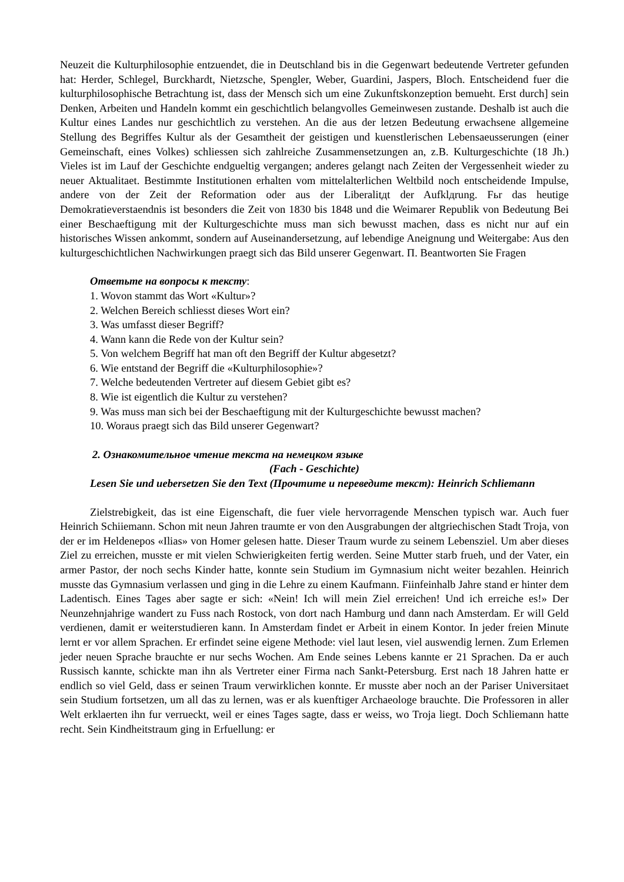Neuzeit die Kulturphilosophie entzuendet, die in Deutschland bis in die Gegenwart bedeutende Vertreter gefunden hat: Herder, Schlegel, Burckhardt, Nietzsche, Spengler, Weber, Guardini, Jaspers, Bloch. Entscheidend fuer die kulturphilosophische Betrachtung ist, dass der Mensch sich um eine Zukunftskonzeption bemueht. Erst durch] sein Denken, Arbeiten und Handeln kommt ein geschichtlich belangvolles Gemeinwesen zustande. Deshalb ist auch die Kultur eines Landes nur geschichtlich zu verstehen. An die aus der letzen Bedeutung erwachsene allgemeine Stellung des Begriffes Kultur als der Gesamtheit der geistigen und kuenstlerischen Lebensaeusserungen (einer Gemeinschaft, eines Volkes) schliessen sich zahlreiche Zusammensetzungen an, z.B. Kulturgeschichte (18 Jh.) Vieles ist im Lauf der Geschichte endgueltig vergangen; anderes gelangt nach Zeiten der Vergessenheit wieder zu neuer Aktualitaet. Bestimmte Institutionen erhalten vom mittelalterlichen Weltbild noch entscheidende Impulse, andere von der Zeit der Reformation oder aus der Liberalitдt der Aufklдrung. Fьr das heutige Demokratieverstaendnis ist besonders die Zeit von 1830 bis 1848 und die Weimarer Republik von Bedeutung Bei einer Beschaeftigung mit der Kulturgeschichte muss man sich bewusst machen, dass es nicht nur auf ein historisches Wissen ankommt, sondern auf Auseinandersetzung, auf lebendige Aneignung und Weitergabe: Aus den kulturgeschichtlichen Nachwirkungen praegt sich das Bild unserer Gegenwart. П. Beantworten Sie Fragen
Ответьте на вопросы к тексту:
1. Wovon stammt das Wort «Kultur»?
2. Welchen Bereich schliesst dieses Wort ein?
3. Was umfasst dieser Begriff?
4. Wann kann die Rede von der Kultur sein?
5. Von welchem Begriff hat man oft den Begriff der Kultur abgesetzt?
6. Wie entstand der Begriff die «Kulturphilosophie»?
7. Welche bedeutenden Vertreter auf diesem Gebiet gibt es?
8. Wie ist eigentlich die Kultur zu verstehen?
9. Was muss man sich bei der Beschaeftigung mit der Kulturgeschichte bewusst machen?
10. Woraus praegt sich das Bild unserer Gegenwart?
2. Ознакомительное чтение текста на немецком языке
(Fach - Geschichte)
Lesen Sie und uebersetzen Sie den Text (Прочтите и переведите текст): Heinrich Schliemann
Zielstrebigkeit, das ist eine Eigenschaft, die fuer viele hervorragende Menschen typisch war. Auch fuer Heinrich Schiiemann. Schon mit neun Jahren traumte er von den Ausgrabungen der altgriechischen Stadt Troja, von der er im Heldenepos «Ilias» von Homer gelesen hatte. Dieser Traum wurde zu seinem Lebensziel. Um aber dieses Ziel zu erreichen, musste er mit vielen Schwierigkeiten fertig werden. Seine Mutter starb frueh, und der Vater, ein armer Pastor, der noch sechs Kinder hatte, konnte sein Studium im Gymnasium nicht weiter bezahlen. Heinrich musste das Gymnasium verlassen und ging in die Lehre zu einem Kaufmann. Fiinfeinhalb Jahre stand er hinter dem Ladentisch. Eines Tages aber sagte er sich: «Nein! Ich will mein Ziel erreichen! Und ich erreiche es!» Der Neunzehnjahrige wandert zu Fuss nach Rostock, von dort nach Hamburg und dann nach Amsterdam. Er will Geld verdienen, damit er weiterstudieren kann. In Amsterdam findet er Arbeit in einem Kontor. In jeder freien Minute lernt er vor allem Sprachen. Er erfindet seine eigene Methode: viel laut lesen, viel auswendig lernen. Zum Erlemen jeder neuen Sprache brauchte er nur sechs Wochen. Am Ende seines Lebens kannte er 21 Sprachen. Da er auch Russisch kannte, schickte man ihn als Vertreter einer Firma nach Sankt-Petersburg. Erst nach 18 Jahren hatte er endlich so viel Geld, dass er seinen Traum verwirklichen konnte. Er musste aber noch an der Pariser Universitaet sein Studium fortsetzen, um all das zu lernen, was er als kuenftiger Archaeologe brauchte. Die Professoren in aller Welt erklaerten ihn fur verrueckt, weil er eines Tages sagte, dass er weiss, wo Troja liegt. Doch Schliemann hatte recht. Sein Kindheitstraum ging in Erfuellung: er